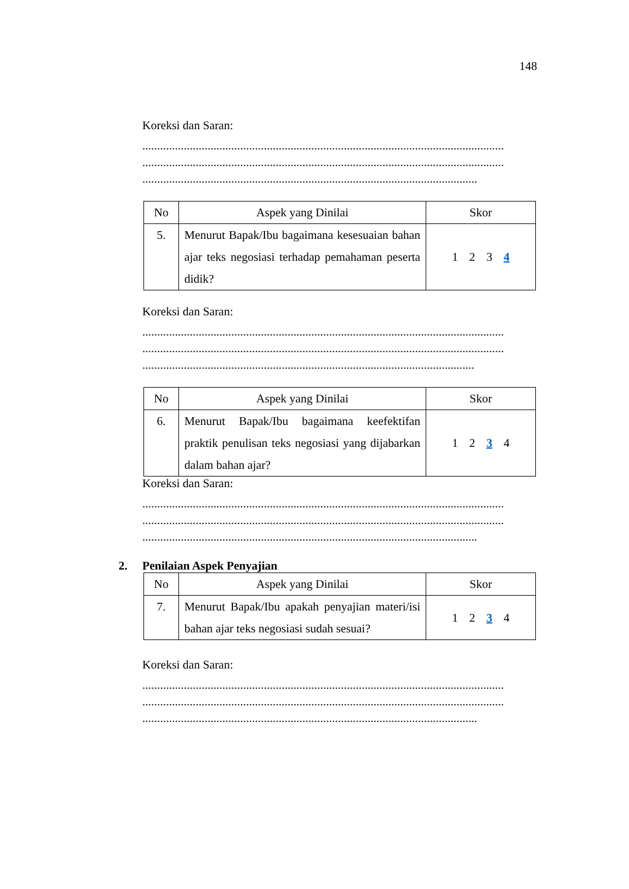148
Koreksi dan Saran:
..........................................................................................................................
..........................................................................................................................
.................................................................................................................
| No | Aspek yang Dinilai | Skor |
| --- | --- | --- |
| 5. | Menurut Bapak/Ibu bagaimana kesesuaian bahan ajar teks negosiasi terhadap pemahaman peserta didik? | 1 2 3 4 |
Koreksi dan Saran:
..........................................................................................................................
..........................................................................................................................
................................................................................................................
| No | Aspek yang Dinilai | Skor |
| --- | --- | --- |
| 6. | Menurut Bapak/Ibu bagaimana keefektifan praktik penulisan teks negosiasi yang dijabarkan dalam bahan ajar? | 1 2 3 4 |
Koreksi dan Saran:
..........................................................................................................................
..........................................................................................................................
.................................................................................................................
2. Penilaian Aspek Penyajian
| No | Aspek yang Dinilai | Skor |
| --- | --- | --- |
| 7. | Menurut Bapak/Ibu apakah penyajian materi/isi bahan ajar teks negosiasi sudah sesuai? | 1 2 3 4 |
Koreksi dan Saran:
..........................................................................................................................
..........................................................................................................................
.................................................................................................................